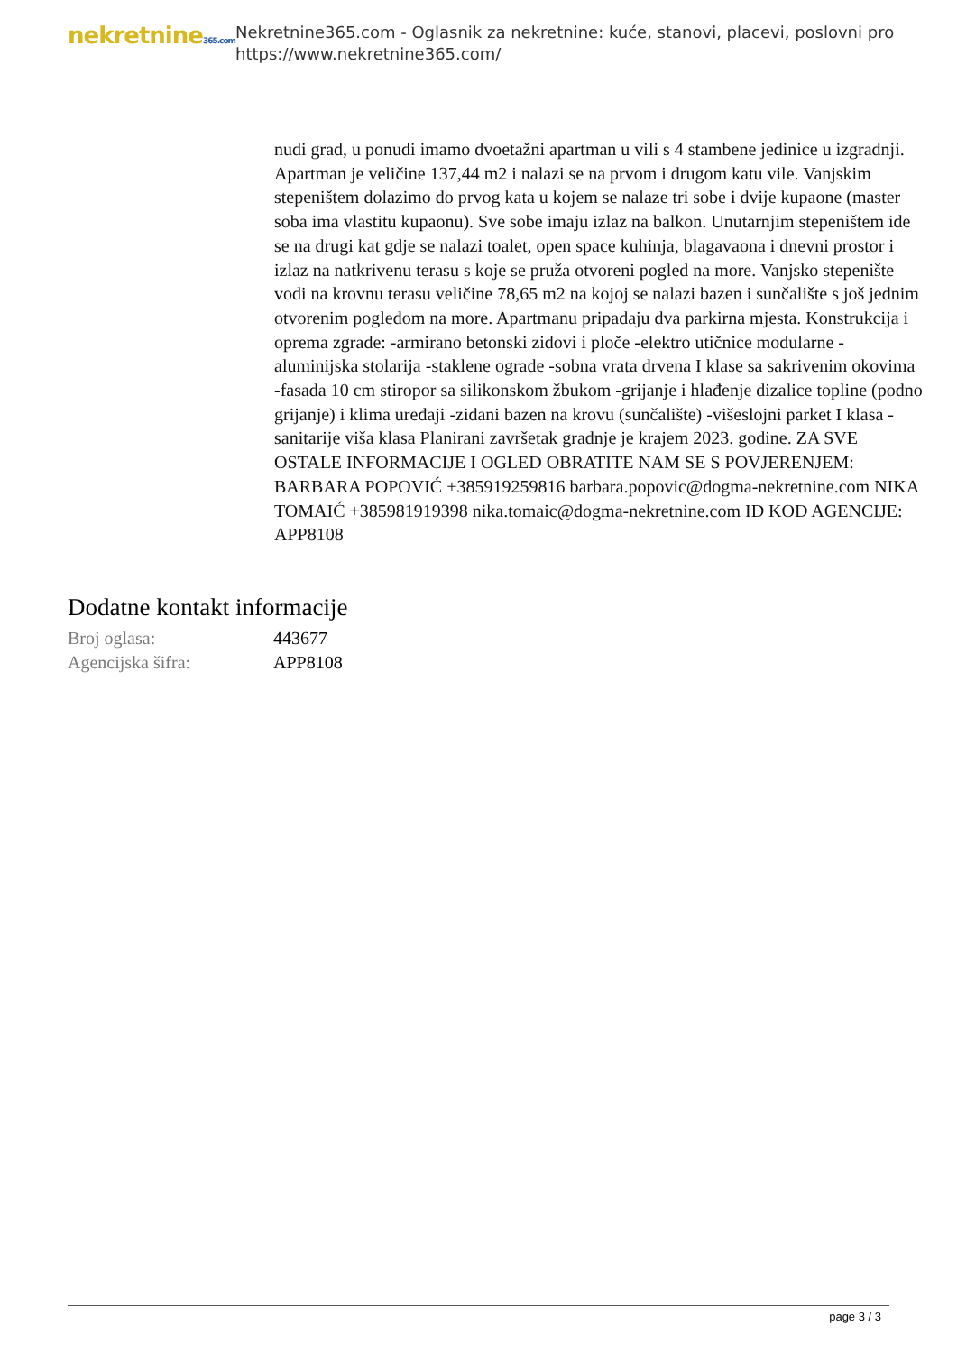nekretnine365.com
Nekretnine365.com - Oglasnik za nekretnine: kuće, stanovi, placevi, poslovni pro
https://www.nekretnine365.com/
nudi grad, u ponudi imamo dvoetažni apartman u vili s 4 stambene jedinice u izgradnji. Apartman je veličine 137,44 m2 i nalazi se na prvom i drugom katu vile. Vanjskim stepeništem dolazimo do prvog kata u kojem se nalaze tri sobe i dvije kupaone (master soba ima vlastitu kupaonu). Sve sobe imaju izlaz na balkon. Unutarnjim stepeništem ide se na drugi kat gdje se nalazi toalet, open space kuhinja, blagavaona i dnevni prostor i izlaz na natkrivenu terasu s koje se pruža otvoreni pogled na more. Vanjsko stepenište vodi na krovnu terasu veličine 78,65 m2 na kojoj se nalazi bazen i sunčalište s još jednim otvorenim pogledom na more. Apartmanu pripadaju dva parkirna mjesta. Konstrukcija i oprema zgrade: -armirano betonski zidovi i ploče -elektro utičnice modularne -aluminijska stolarija -staklene ograde -sobna vrata drvena I klase sa sakrivenim okovima -fasada 10 cm stiropor sa silikonskom žbukom -grijanje i hlađenje dizalice topline (podno grijanje) i klima uređaji -zidani bazen na krovu (sunčalište) -višeslojni parket I klasa -sanitarije viša klasa Planirani završetak gradnje je krajem 2023. godine. ZA SVE OSTALE INFORMACIJE I OGLED OBRATITE NAM SE S POVJERENJEM: BARBARA POPOVIĆ +385919259816 barbara.popovic@dogma-nekretnine.com NIKA TOMAIĆ +385981919398 nika.tomaic@dogma-nekretnine.com ID KOD AGENCIJE: APP8108
Dodatne kontakt informacije
| Broj oglasa: | 443677 |
| Agencijska šifra: | APP8108 |
page 3 / 3